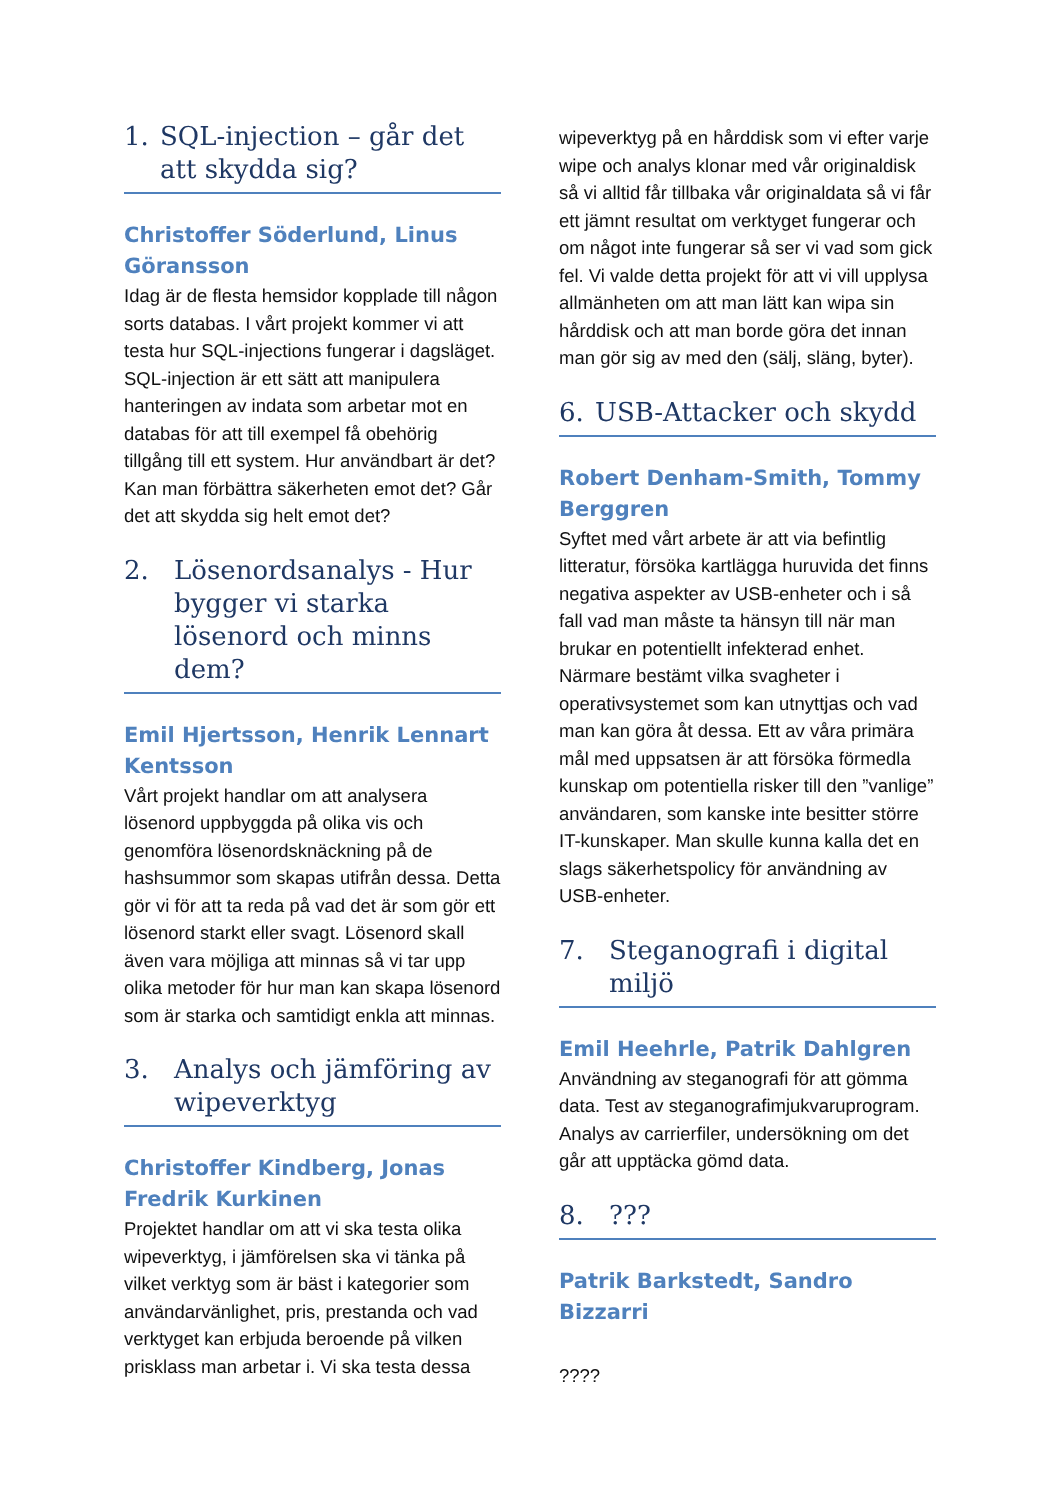1. SQL-injection – går det att skydda sig?
Christoffer Söderlund, Linus Göransson
Idag är de flesta hemsidor kopplade till någon sorts databas. I vårt projekt kommer vi att testa hur SQL-injections fungerar i dagsläget. SQL-injection är ett sätt att manipulera hanteringen av indata som arbetar mot en databas för att till exempel få obehörig tillgång till ett system. Hur användbart är det? Kan man förbättra säkerheten emot det? Går det att skydda sig helt emot det?
2. Lösenordsanalys - Hur bygger vi starka lösenord och minns dem?
Emil Hjertsson, Henrik Lennart Kentsson
Vårt projekt handlar om att analysera lösenord uppbyggda på olika vis och genomföra lösenordsknäckning på de hashsummor som skapas utifrån dessa. Detta gör vi för att ta reda på vad det är som gör ett lösenord starkt eller svagt. Lösenord skall även vara möjliga att minnas så vi tar upp olika metoder för hur man kan skapa lösenord som är starka och samtidigt enkla att minnas.
3. Analys och jämföring av wipeverktyg
Christoffer Kindberg, Jonas Fredrik Kurkinen
Projektet handlar om att vi ska testa olika wipeverktyg, i jämförelsen ska vi tänka på vilket verktyg som är bäst i kategorier som användarvänlighet, pris, prestanda och vad verktyget kan erbjuda beroende på vilken prisklass man arbetar i. Vi ska testa dessa
wipeverktyg på en hårddisk som vi efter varje wipe och analys klonar med vår originaldisk så vi alltid får tillbaka vår originaldata så vi får ett jämnt resultat om verktyget fungerar och om något inte fungerar så ser vi vad som gick fel. Vi valde detta projekt för att vi vill upplysa allmänheten om att man lätt kan wipa sin hårddisk och att man borde göra det innan man gör sig av med den (sälj, släng, byter).
6. USB-Attacker och skydd
Robert Denham-Smith, Tommy Berggren
Syftet med vårt arbete är att via befintlig litteratur, försöka kartlägga huruvida det finns negativa aspekter av USB-enheter och i så fall vad man måste ta hänsyn till när man brukar en potentiellt infekterad enhet. Närmare bestämt vilka svagheter i operativsystemet som kan utnyttjas och vad man kan göra åt dessa. Ett av våra primära mål med uppsatsen är att försöka förmedla kunskap om potentiella risker till den ”vanlige” användaren, som kanske inte besitter större IT-kunskaper. Man skulle kunna kalla det en slags säkerhetspolicy för användning av USB-enheter.
7. Steganografi i digital miljö
Emil Heehrle, Patrik Dahlgren
Användning av steganografi för att gömma data. Test av steganografimjukvaruprogram. Analys av carrierfiler, undersökning om det går att upptäcka gömd data.
8.???
Patrik Barkstedt, Sandro Bizzarri
????